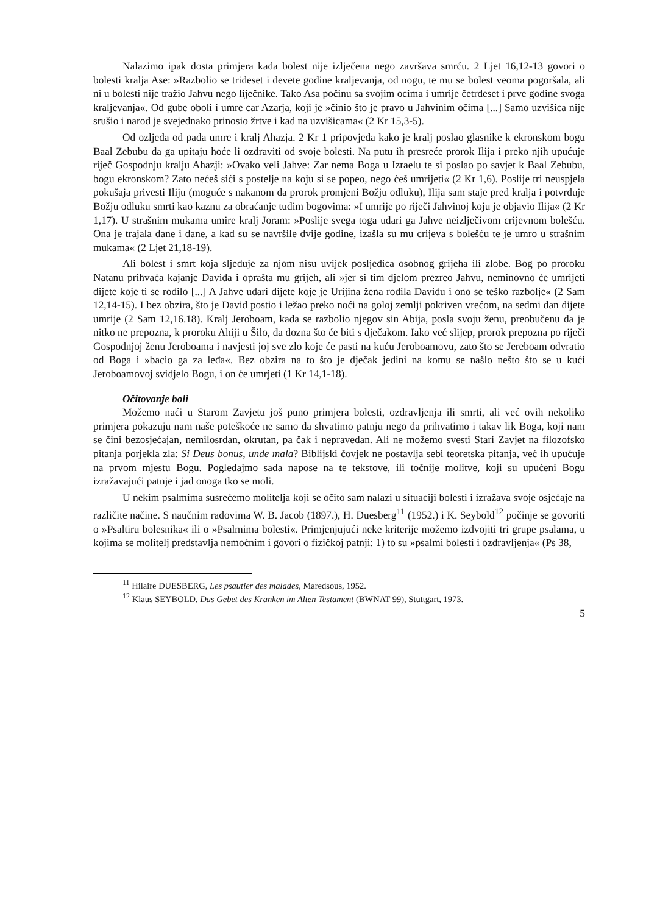Nalazimo ipak dosta primjera kada bolest nije izlječena nego završava smrću. 2 Ljet 16,12-13 govori o bolesti kralja Ase: »Razbolio se trideset i devete godine kraljevanja, od nogu, te mu se bolest veoma pogoršala, ali ni u bolesti nije tražio Jahvu nego liječnike. Tako Asa počinu sa svojim ocima i umrije četrdeset i prve godine svoga kraljevanja«. Od gube oboli i umre car Azarja, koji je »činio što je pravo u Jahvinim očima [...] Samo uzvišica nije srušio i narod je svejednako prinosio žrtve i kad na uzvišicama« (2 Kr 15,3-5).
Od ozljeda od pada umre i kralj Ahazja. 2 Kr 1 pripovjeda kako je kralj poslao glasnike k ekronskom bogu Baal Zebubu da ga upitaju hoće li ozdraviti od svoje bolesti. Na putu ih presreće prorok Ilija i preko njih upućuje riječ Gospodnju kralju Ahazji: »Ovako veli Jahve: Zar nema Boga u Izraelu te si poslao po savjet k Baal Zebubu, bogu ekronskom? Zato nećeš sići s postelje na koju si se popeo, nego ćeš umrijeti« (2 Kr 1,6). Poslije tri neuspjela pokušaja privesti Iliju (moguće s nakanom da prorok promjeni Božju odluku), Ilija sam staje pred kralja i potvrđuje Božju odluku smrti kao kaznu za obraćanje tuđim bogovima: »I umrije po riječi Jahvinoj koju je objavio Ilija« (2 Kr 1,17). U strašnim mukama umire kralj Joram: »Poslije svega toga udari ga Jahve neizlječivom crijevnom bolešću. Ona je trajala dane i dane, a kad su se navršile dvije godine, izašla su mu crijeva s bolešću te je umro u strašnim mukama« (2 Ljet 21,18-19).
Ali bolest i smrt koja sljeduje za njom nisu uvijek posljedica osobnog grijeha ili zlobe. Bog po proroku Natanu prihvaća kajanje Davida i oprašta mu grijeh, ali »jer si tim djelom prezreo Jahvu, neminovno će umrijeti dijete koje ti se rodilo [...] A Jahve udari dijete koje je Urijina žena rodila Davidu i ono se teško razbolje« (2 Sam 12,14-15). I bez obzira, što je David postio i ležao preko noći na goloj zemlji pokriven vrećom, na sedmi dan dijete umrije (2 Sam 12,16.18). Kralj Jeroboam, kada se razbolio njegov sin Abija, posla svoju ženu, preobučenu da je nitko ne prepozna, k proroku Ahiji u Šilo, da dozna što će biti s dječakom. Iako već slijep, prorok prepozna po riječi Gospodnjoj ženu Jeroboama i navjesti joj sve zlo koje će pasti na kuću Jeroboamovu, zato što se Jereboam odvratio od Boga i »bacio ga za leđa«. Bez obzira na to što je dječak jedini na komu se našlo nešto što se u kući Jeroboamovoj svidjelo Bogu, i on će umrjeti (1 Kr 14,1-18).
Očitovanje boli
Možemo naći u Starom Zavjetu još puno primjera bolesti, ozdravljenja ili smrti, ali već ovih nekoliko primjera pokazuju nam naše poteškoće ne samo da shvatimo patnju nego da prihvatimo i takav lik Boga, koji nam se čini bezosjećajan, nemilosrdan, okrutan, pa čak i nepravedan. Ali ne možemo svesti Stari Zavjet na filozofsko pitanja porjekla zla: Si Deus bonus, unde mala? Biblijski čovjek ne postavlja sebi teoretska pitanja, već ih upućuje na prvom mjestu Bogu. Pogledajmo sada napose na te tekstove, ili točnije molitve, koji su upućeni Bogu izražavajući patnje i jad onoga tko se moli.
U nekim psalmima susrećemo molitelja koji se očito sam nalazi u situaciji bolesti i izražava svoje osjećaje na različite načine. S naučnim radovima W. B. Jacob (1897.), H. Duesberg<sup>11</sup> (1952.) i K. Seybold<sup>12</sup> počinje se govoriti o »Psaltiru bolesnika« ili o »Psalmima bolesti«. Primjenjujući neke kriterije možemo izdvojiti tri grupe psalama, u kojima se molitelj predstavlja nemoćnim i govori o fizičkoj patnji: 1) to su »psalmi bolesti i ozdravljenja« (Ps 38,
<sup>11</sup> Hilaire DUESBERG, Les psautier des malades, Maredsous, 1952.
<sup>12</sup> Klaus SEYBOLD, Das Gebet des Kranken im Alten Testament (BWNAT 99), Stuttgart, 1973.
5